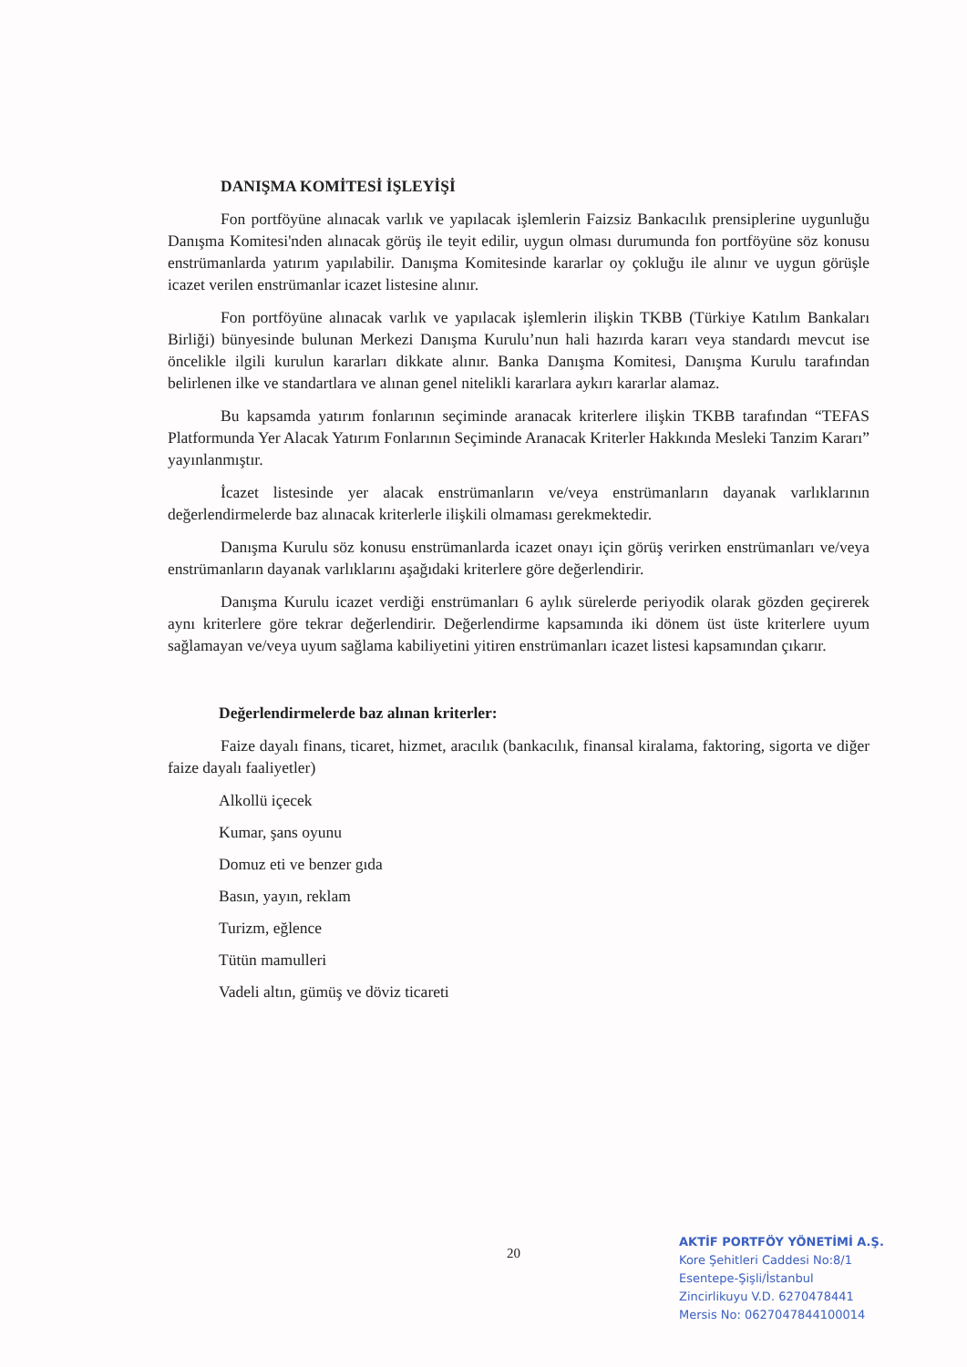DANIŞMA KOMİTESİ İŞLEYİŞİ
Fon portföyüne alınacak varlık ve yapılacak işlemlerin Faizsiz Bankacılık prensiplerine uygunluğu Danışma Komitesi'nden alınacak görüş ile teyit edilir, uygun olması durumunda fon portföyüne söz konusu enstrümanlarda yatırım yapılabilir. Danışma Komitesinde kararlar oy çokluğu ile alınır ve uygun görüşle icazet verilen enstrümanlar icazet listesine alınır.
Fon portföyüne alınacak varlık ve yapılacak işlemlerin ilişkin TKBB (Türkiye Katılım Bankaları Birliği) bünyesinde bulunan Merkezi Danışma Kurulu’nun hali hazırda kararı veya standardı mevcut ise öncelikle ilgili kurulun kararları dikkate alınır. Banka Danışma Komitesi, Danışma Kurulu tarafından belirlenen ilke ve standartlara ve alınan genel nitelikli kararlara aykırı kararlar alamaz.
Bu kapsamda yatırım fonlarının seçiminde aranacak kriterlere ilişkin TKBB tarafından “TEFAS Platformunda Yer Alacak Yatırım Fonlarının Seçiminde Aranacak Kriterler Hakkında Mesleki Tanzim Kararı” yayınlanmıştır.
İcazet listesinde yer alacak enstrümanların ve/veya enstrümanların dayanak varlıklarının değerlendirmelerde baz alınacak kriterlerle ilişkili olmaması gerekmektedir.
Danışma Kurulu söz konusu enstrümanlarda icazet onayı için görüş verirken enstrümanları ve/veya enstrümanların dayanak varlıklarını aşağıdaki kriterlere göre değerlendirir.
Danışma Kurulu icazet verdiği enstrümanları 6 aylık sürelerde periyodik olarak gözden geçirerek aynı kriterlere göre tekrar değerlendirir. Değerlendirme kapsamında iki dönem üst üste kriterlere uyum sağlamayan ve/veya uyum sağlama kabiliyetini yitiren enstrümanları icazet listesi kapsamından çıkarır.
Değerlendirmelerde baz alınan kriterler:
Faize dayalı finans, ticaret, hizmet, aracılık (bankacılık, finansal kiralama, faktoring, sigorta ve diğer faize dayalı faaliyetler)
Alkollü içecek
Kumar, şans oyunu
Domuz eti ve benzer gıda
Basın, yayın, reklam
Turizm, eğlence
Tütün mamulleri
Vadeli altın, gümüş ve döviz ticareti
20
AKTİF PORTFÖY YÖNETİMİ A.Ş.
Kore Şehitleri Caddesi No:8/1
Esentepe-Şişli/İstanbul
Zincirlikuyu V.D. 6270478441
Mersis No: 0627047844100014